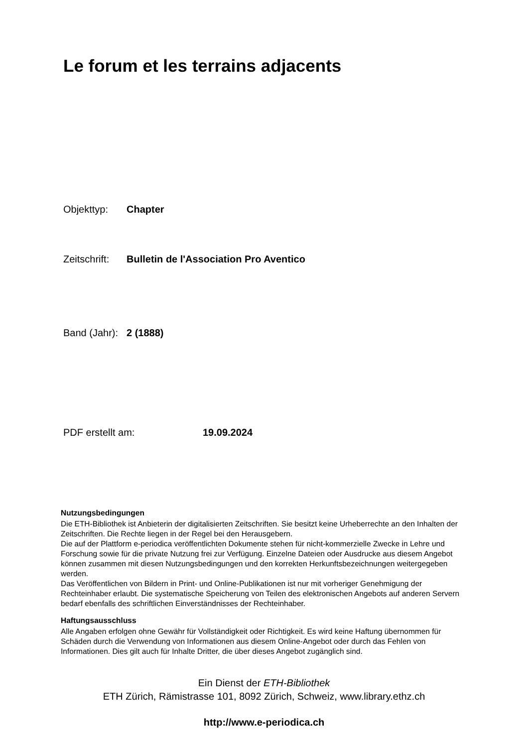Le forum et les terrains adjacents
Objekttyp: Chapter
Zeitschrift: Bulletin de l'Association Pro Aventico
Band (Jahr): 2 (1888)
PDF erstellt am: 19.09.2024
Nutzungsbedingungen
Die ETH-Bibliothek ist Anbieterin der digitalisierten Zeitschriften. Sie besitzt keine Urheberrechte an den Inhalten der Zeitschriften. Die Rechte liegen in der Regel bei den Herausgebern.
Die auf der Plattform e-periodica veröffentlichten Dokumente stehen für nicht-kommerzielle Zwecke in Lehre und Forschung sowie für die private Nutzung frei zur Verfügung. Einzelne Dateien oder Ausdrucke aus diesem Angebot können zusammen mit diesen Nutzungsbedingungen und den korrekten Herkunftsbezeichnungen weitergegeben werden.
Das Veröffentlichen von Bildern in Print- und Online-Publikationen ist nur mit vorheriger Genehmigung der Rechteinhaber erlaubt. Die systematische Speicherung von Teilen des elektronischen Angebots auf anderen Servern bedarf ebenfalls des schriftlichen Einverständnisses der Rechteinhaber.
Haftungsausschluss
Alle Angaben erfolgen ohne Gewähr für Vollständigkeit oder Richtigkeit. Es wird keine Haftung übernommen für Schäden durch die Verwendung von Informationen aus diesem Online-Angebot oder durch das Fehlen von Informationen. Dies gilt auch für Inhalte Dritter, die über dieses Angebot zugänglich sind.
Ein Dienst der ETH-Bibliothek
ETH Zürich, Rämistrasse 101, 8092 Zürich, Schweiz, www.library.ethz.ch
http://www.e-periodica.ch